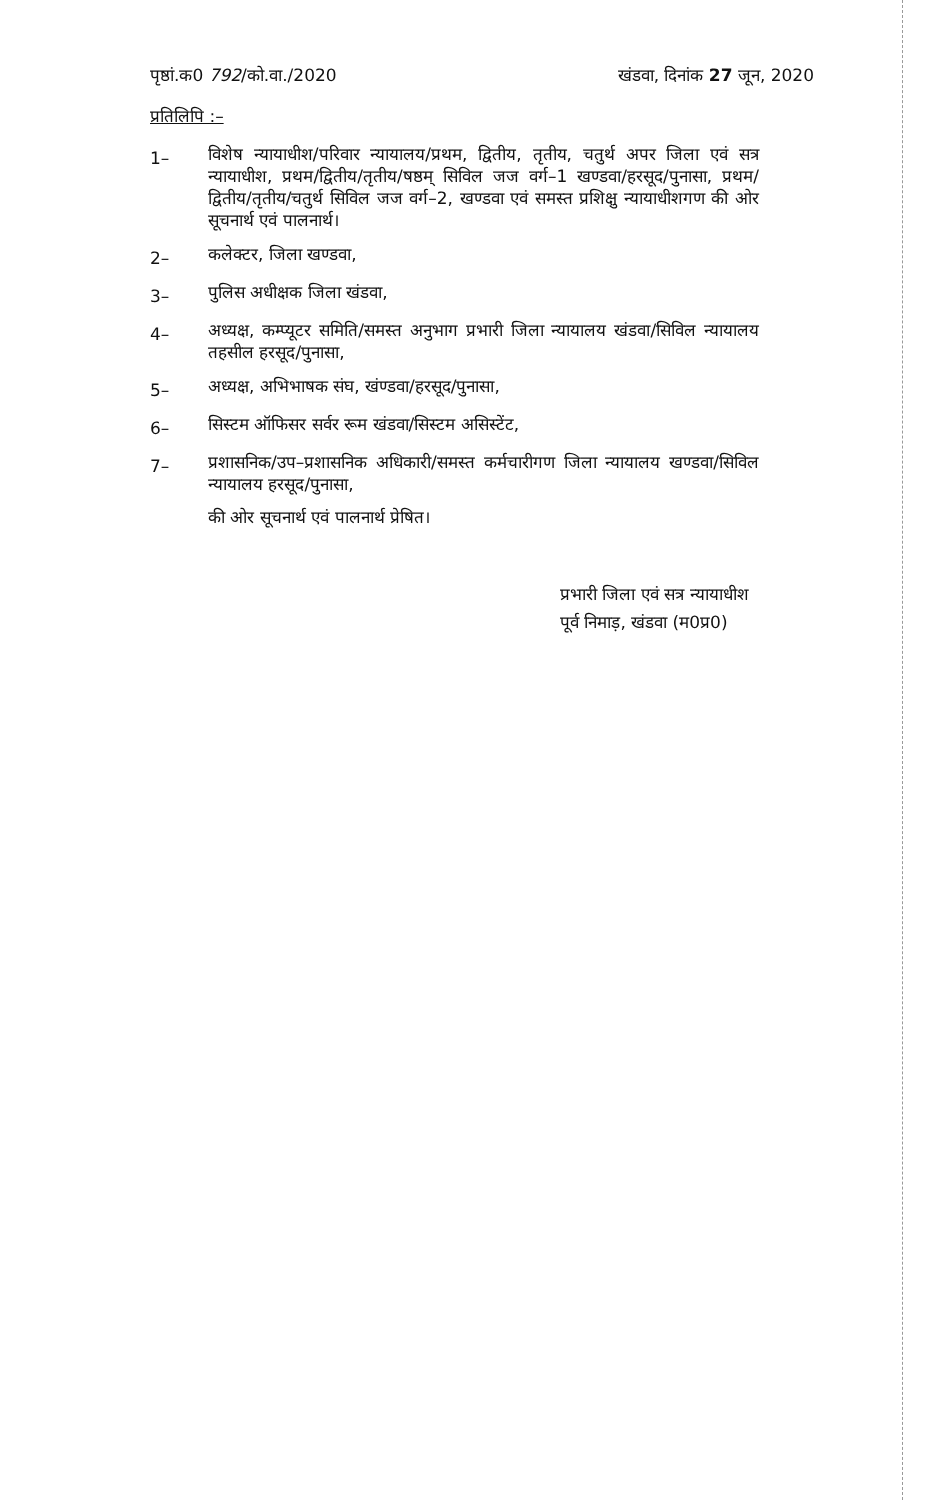पृष्ठां.क0 792/को.वा./2020 खंडवा, दिनांक 27 जून, 2020
प्रतिलिपि :–
1– विशेष न्यायाधीश/परिवार न्यायालय/प्रथम, द्वितीय, तृतीय, चतुर्थ अपर जिला एवं सत्र न्यायाधीश, प्रथम/द्वितीय/तृतीय/षष्ठम् सिविल जज वर्ग–1 खण्डवा/हरसूद/पुनासा, प्रथम/द्वितीय/तृतीय/चतुर्थ सिविल जज वर्ग–2, खण्डवा एवं समस्त प्रशिक्षु न्यायाधीशगण की ओर सूचनार्थ एवं पालनार्थ।
2– कलेक्टर, जिला खण्डवा,
3– पुलिस अधीक्षक जिला खंडवा,
4– अध्यक्ष, कम्प्यूटर समिति/समस्त अनुभाग प्रभारी जिला न्यायालय खंडवा/सिविल न्यायालय तहसील हरसूद/पुनासा,
5– अध्यक्ष, अभिभाषक संघ, खंण्डवा/हरसूद/पुनासा,
6– सिस्टम ऑफिसर सर्वर रूम खंडवा/सिस्टम असिस्टेंट,
7– प्रशासनिक/उप–प्रशासनिक अधिकारी/समस्त कर्मचारीगण जिला न्यायालय खण्डवा/सिविल न्यायालय हरसूद/पुनासा,
की ओर सूचनार्थ एवं पालनार्थ प्रेषित।
प्रभारी जिला एवं सत्र न्यायाधीश
पूर्व निमाड़, खंडवा (म0प्र0)